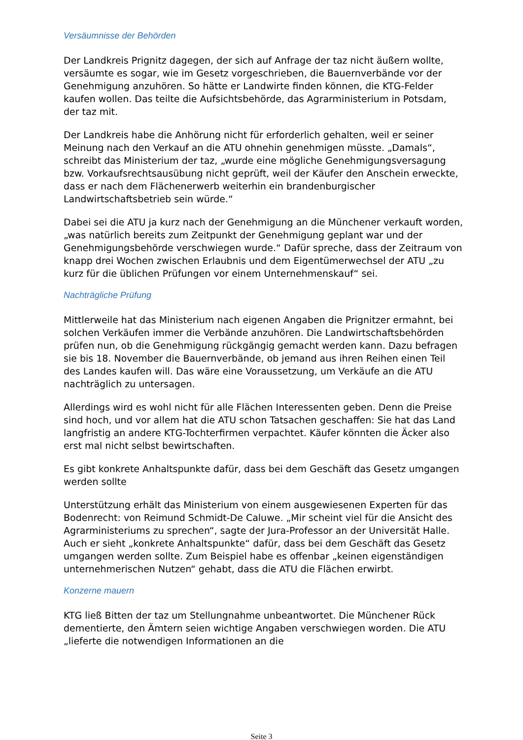Versäumnisse der Behörden
Der Landkreis Prignitz dagegen, der sich auf Anfrage der taz nicht äußern wollte, versäumte es sogar, wie im Gesetz vorgeschrieben, die Bauernverbände vor der Genehmigung anzuhören. So hätte er Landwirte finden können, die KTG-Felder kaufen wollen. Das teilte die Aufsichtsbehörde, das Agrarministerium in Potsdam, der taz mit.
Der Landkreis habe die Anhörung nicht für erforderlich gehalten, weil er seiner Meinung nach den Verkauf an die ATU ohnehin genehmigen müsste. „Damals“, schreibt das Ministerium der taz, „wurde eine mögliche Genehmigungsversagung bzw. Vorkaufsrechtsausübung nicht geprüft, weil der Käufer den Anschein erweckte, dass er nach dem Flächenerwerb weiterhin ein brandenburgischer Landwirtschaftsbetrieb sein würde.“
Dabei sei die ATU ja kurz nach der Genehmigung an die Münchener verkauft worden, „was natürlich bereits zum Zeitpunkt der Genehmigung geplant war und der Genehmigungsbehörde verschwiegen wurde.“ Dafür spreche, dass der Zeitraum von knapp drei Wochen zwischen Erlaubnis und dem Eigentümerwechsel der ATU „zu kurz für die üblichen Prüfungen vor einem Unternehmenskauf“ sei.
Nachträgliche Prüfung
Mittlerweile hat das Ministerium nach eigenen Angaben die Prignitzer ermahnt, bei solchen Verkäufen immer die Verbände anzuhören. Die Landwirtschaftsbehörden prüfen nun, ob die Genehmigung rückgängig gemacht werden kann. Dazu befragen sie bis 18. November die Bauernverbände, ob jemand aus ihren Reihen einen Teil des Landes kaufen will. Das wäre eine Voraussetzung, um Verkäufe an die ATU nachträglich zu untersagen.
Allerdings wird es wohl nicht für alle Flächen Interessenten geben. Denn die Preise sind hoch, und vor allem hat die ATU schon Tatsachen geschaffen: Sie hat das Land langfristig an andere KTG-Tochterfirmen verpachtet. Käufer könnten die Äcker also erst mal nicht selbst bewirtschaften.
Es gibt konkrete Anhaltspunkte dafür, dass bei dem Geschäft das Gesetz umgangen werden sollte
Unterstützung erhält das Ministerium von einem ausgewiesenen Experten für das Bodenrecht: von Reimund Schmidt-De Caluwe. „Mir scheint viel für die Ansicht des Agrarministeriums zu sprechen“, sagte der Jura-Professor an der Universität Halle. Auch er sieht „konkrete Anhaltspunkte“ dafür, dass bei dem Geschäft das Gesetz umgangen werden sollte. Zum Beispiel habe es offenbar „keinen eigenständigen unternehmerischen Nutzen“ gehabt, dass die ATU die Flächen erwirbt.
Konzerne mauern
KTG ließ Bitten der taz um Stellungnahme unbeantwortet. Die Münchener Rück dementierte, den Ämtern seien wichtige Angaben verschwiegen worden. Die ATU „lieferte die notwendigen Informationen an die
Seite 3